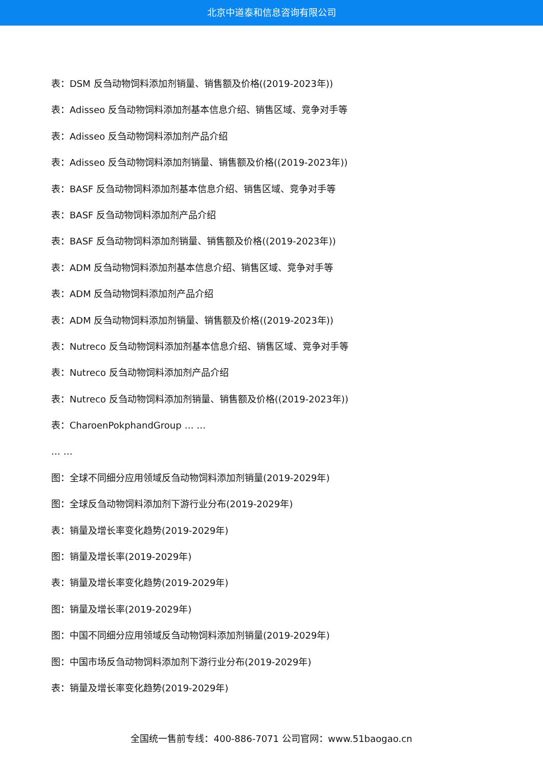北京中道泰和信息咨询有限公司
表：DSM 反刍动物饲料添加剂销量、销售额及价格((2019-2023年))
表：Adisseo 反刍动物饲料添加剂基本信息介绍、销售区域、竞争对手等
表：Adisseo 反刍动物饲料添加剂产品介绍
表：Adisseo 反刍动物饲料添加剂销量、销售额及价格((2019-2023年))
表：BASF 反刍动物饲料添加剂基本信息介绍、销售区域、竞争对手等
表：BASF 反刍动物饲料添加剂产品介绍
表：BASF 反刍动物饲料添加剂销量、销售额及价格((2019-2023年))
表：ADM 反刍动物饲料添加剂基本信息介绍、销售区域、竞争对手等
表：ADM 反刍动物饲料添加剂产品介绍
表：ADM 反刍动物饲料添加剂销量、销售额及价格((2019-2023年))
表：Nutreco 反刍动物饲料添加剂基本信息介绍、销售区域、竞争对手等
表：Nutreco 反刍动物饲料添加剂产品介绍
表：Nutreco 反刍动物饲料添加剂销量、销售额及价格((2019-2023年))
表：CharoenPokphandGroup … …
… …
图：全球不同细分应用领域反刍动物饲料添加剂销量(2019-2029年)
图：全球反刍动物饲料添加剂下游行业分布(2019-2029年)
表：销量及增长率变化趋势(2019-2029年)
图：销量及增长率(2019-2029年)
表：销量及增长率变化趋势(2019-2029年)
图：销量及增长率(2019-2029年)
图：中国不同细分应用领域反刍动物饲料添加剂销量(2019-2029年)
图：中国市场反刍动物饲料添加剂下游行业分布(2019-2029年)
表：销量及增长率变化趋势(2019-2029年)
全国统一售前专线：400-886-7071 公司官网：www.51baogao.cn